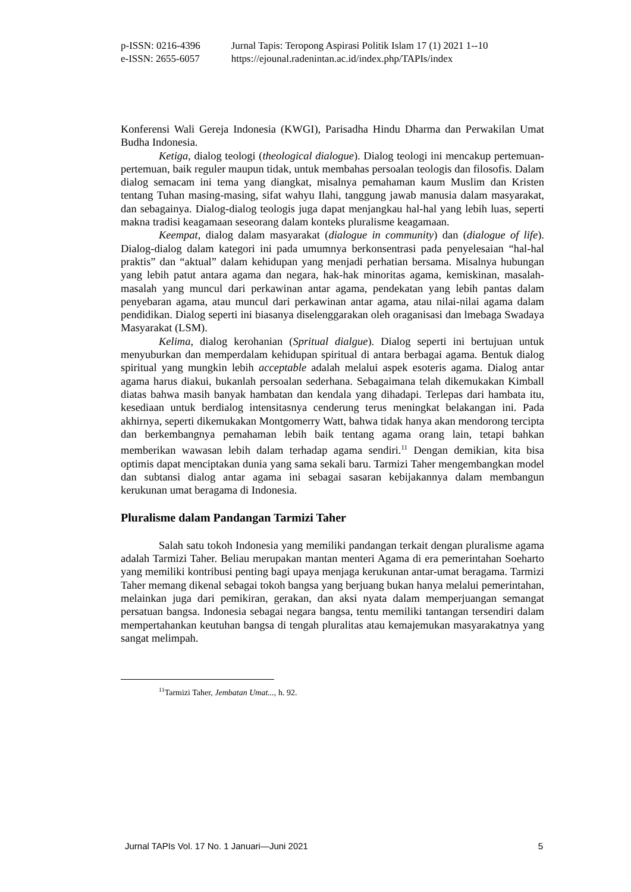| p-ISSN: 0216-4396 | Jurnal Tapis: Teropong Aspirasi Politik Islam 17 (1) 2021 1--10 |
| e-ISSN: 2655-6057 | https://ejounal.radenintan.ac.id/index.php/TAPIs/index |
Konferensi Wali Gereja Indonesia (KWGI), Parisadha Hindu Dharma dan Perwakilan Umat Budha Indonesia.
Ketiga, dialog teologi (theological dialogue). Dialog teologi ini mencakup pertemuan-pertemuan, baik reguler maupun tidak, untuk membahas persoalan teologis dan filosofis. Dalam dialog semacam ini tema yang diangkat, misalnya pemahaman kaum Muslim dan Kristen tentang Tuhan masing-masing, sifat wahyu Ilahi, tanggung jawab manusia dalam masyarakat, dan sebagainya. Dialog-dialog teologis juga dapat menjangkau hal-hal yang lebih luas, seperti makna tradisi keagamaan seseorang dalam konteks pluralisme keagamaan.
Keempat, dialog dalam masyarakat (dialogue in community) dan (dialogue of life). Dialog-dialog dalam kategori ini pada umumnya berkonsentrasi pada penyelesaian “hal-hal praktis” dan “aktual” dalam kehidupan yang menjadi perhatian bersama. Misalnya hubungan yang lebih patut antara agama dan negara, hak-hak minoritas agama, kemiskinan, masalah-masalah yang muncul dari perkawinan antar agama, pendekatan yang lebih pantas dalam penyebaran agama, atau muncul dari perkawinan antar agama, atau nilai-nilai agama dalam pendidikan. Dialog seperti ini biasanya diselenggarakan oleh oraganisasi dan lmebaga Swadaya Masyarakat (LSM).
Kelima, dialog kerohanian (Spritual dialgue). Dialog seperti ini bertujuan untuk menyuburkan dan memperdalam kehidupan spiritual di antara berbagai agama. Bentuk dialog spiritual yang mungkin lebih acceptable adalah melalui aspek esoteris agama. Dialog antar agama harus diakui, bukanlah persoalan sederhana. Sebagaimana telah dikemukakan Kimball diatas bahwa masih banyak hambatan dan kendala yang dihadapi. Terlepas dari hambata itu, kesediaan untuk berdialog intensitasnya cenderung terus meningkat belakangan ini. Pada akhirnya, seperti dikemukakan Montgomerry Watt, bahwa tidak hanya akan mendorong tercipta dan berkembangnya pemahaman lebih baik tentang agama orang lain, tetapi bahkan memberikan wawasan lebih dalam terhadap agama sendiri.<sup>11</sup> Dengan demikian, kita bisa optimis dapat menciptakan dunia yang sama sekali baru. Tarmizi Taher mengembangkan model dan subtansi dialog antar agama ini sebagai sasaran kebijakannya dalam membangun kerukunan umat beragama di Indonesia.
Pluralisme dalam Pandangan Tarmizi Taher
Salah satu tokoh Indonesia yang memiliki pandangan terkait dengan pluralisme agama adalah Tarmizi Taher. Beliau merupakan mantan menteri Agama di era pemerintahan Soeharto yang memiliki kontribusi penting bagi upaya menjaga kerukunan antar-umat beragama. Tarmizi Taher memang dikenal sebagai tokoh bangsa yang berjuang bukan hanya melalui pemerintahan, melainkan juga dari pemikiran, gerakan, dan aksi nyata dalam memperjuangan semangat persatuan bangsa. Indonesia sebagai negara bangsa, tentu memiliki tantangan tersendiri dalam mempertahankan keutuhan bangsa di tengah pluralitas atau kemajemukan masyarakatnya yang sangat melimpah.
<sup>11</sup> Tarmizi Taher, Jembatan Umat..., h. 92.
Jurnal TAPIs Vol. 17 No. 1 Januari—Juni 2021 5